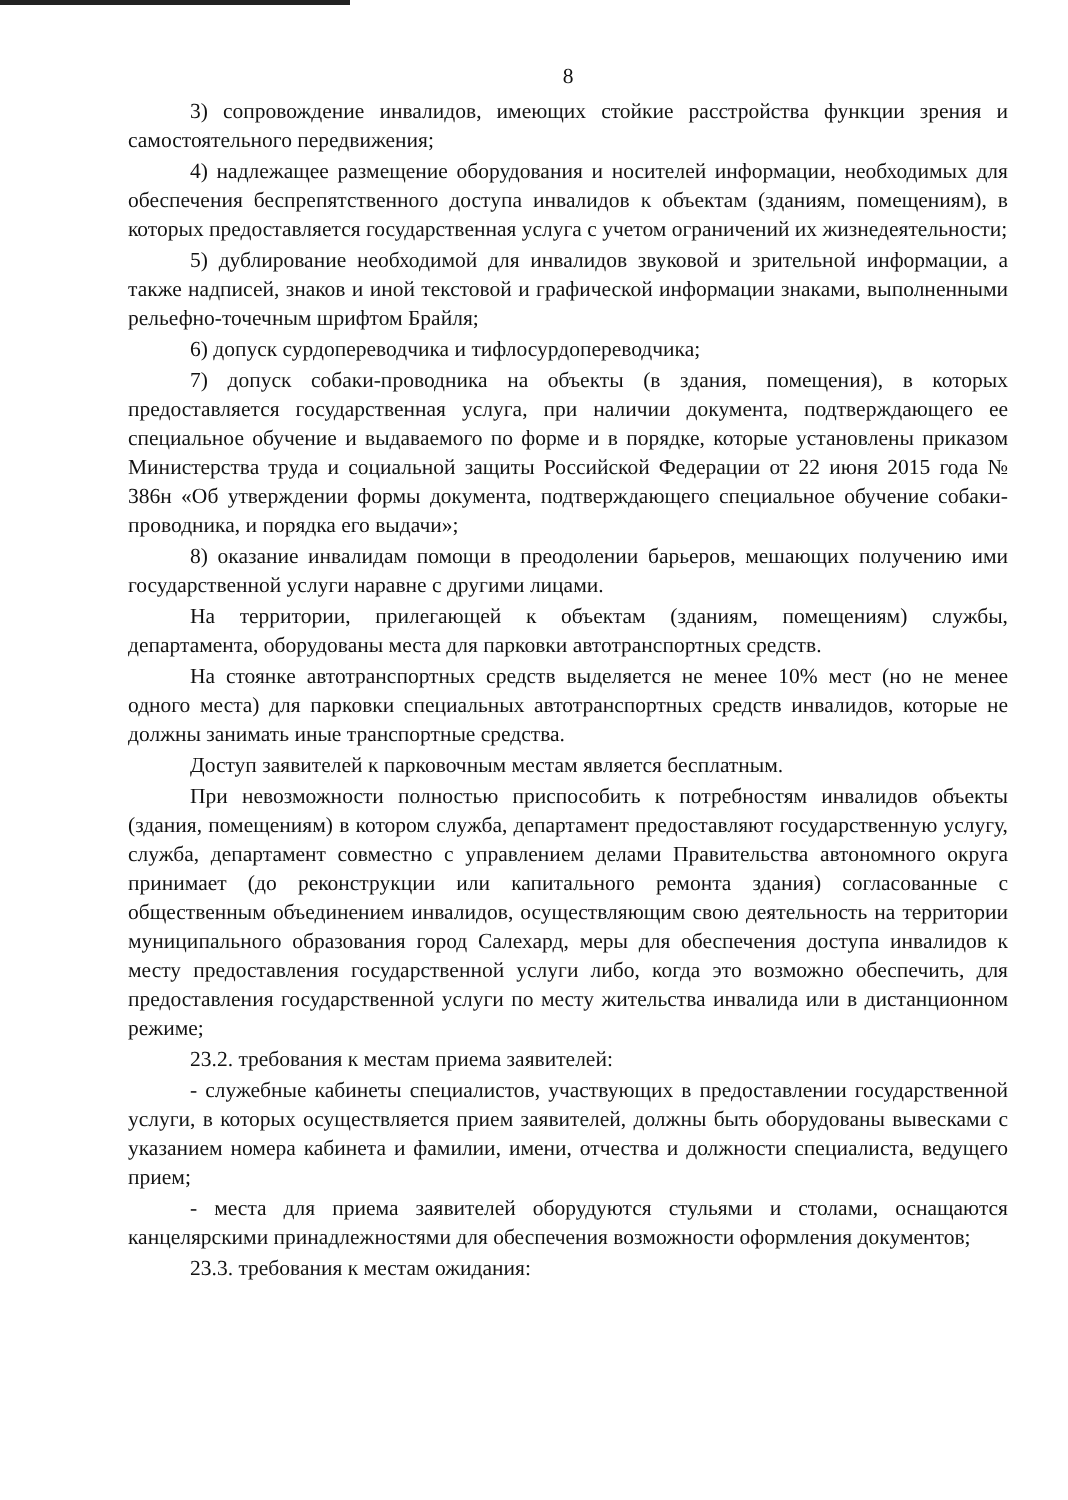8
3) сопровождение инвалидов, имеющих стойкие расстройства функции зрения и самостоятельного передвижения;
4) надлежащее размещение оборудования и носителей информации, необходимых для обеспечения беспрепятственного доступа инвалидов к объектам (зданиям, помещениям), в которых предоставляется государственная услуга с учетом ограничений их жизнедеятельности;
5) дублирование необходимой для инвалидов звуковой и зрительной информации, а также надписей, знаков и иной текстовой и графической информации знаками, выполненными рельефно-точечным шрифтом Брайля;
6) допуск сурдопереводчика и тифлосурдопереводчика;
7) допуск собаки-проводника на объекты (в здания, помещения), в которых предоставляется государственная услуга, при наличии документа, подтверждающего ее специальное обучение и выдаваемого по форме и в порядке, которые установлены приказом Министерства труда и социальной защиты Российской Федерации от 22 июня 2015 года № 386н «Об утверждении формы документа, подтверждающего специальное обучение собаки-проводника, и порядка его выдачи»;
8) оказание инвалидам помощи в преодолении барьеров, мешающих получению ими государственной услуги наравне с другими лицами.
На территории, прилегающей к объектам (зданиям, помещениям) службы, департамента, оборудованы места для парковки автотранспортных средств.
На стоянке автотранспортных средств выделяется не менее 10% мест (но не менее одного места) для парковки специальных автотранспортных средств инвалидов, которые не должны занимать иные транспортные средства.
Доступ заявителей к парковочным местам является бесплатным.
При невозможности полностью приспособить к потребностям инвалидов объекты (здания, помещениям) в котором служба, департамент предоставляют государственную услугу, служба, департамент совместно с управлением делами Правительства автономного округа принимает (до реконструкции или капитального ремонта здания) согласованные с общественным объединением инвалидов, осуществляющим свою деятельность на территории муниципального образования город Салехард, меры для обеспечения доступа инвалидов к месту предоставления государственной услуги либо, когда это возможно обеспечить, для предоставления государственной услуги по месту жительства инвалида или в дистанционном режиме;
23.2. требования к местам приема заявителей:
- служебные кабинеты специалистов, участвующих в предоставлении государственной услуги, в которых осуществляется прием заявителей, должны быть оборудованы вывесками с указанием номера кабинета и фамилии, имени, отчества и должности специалиста, ведущего прием;
- места для приема заявителей оборудуются стульями и столами, оснащаются канцелярскими принадлежностями для обеспечения возможности оформления документов;
23.3. требования к местам ожидания: